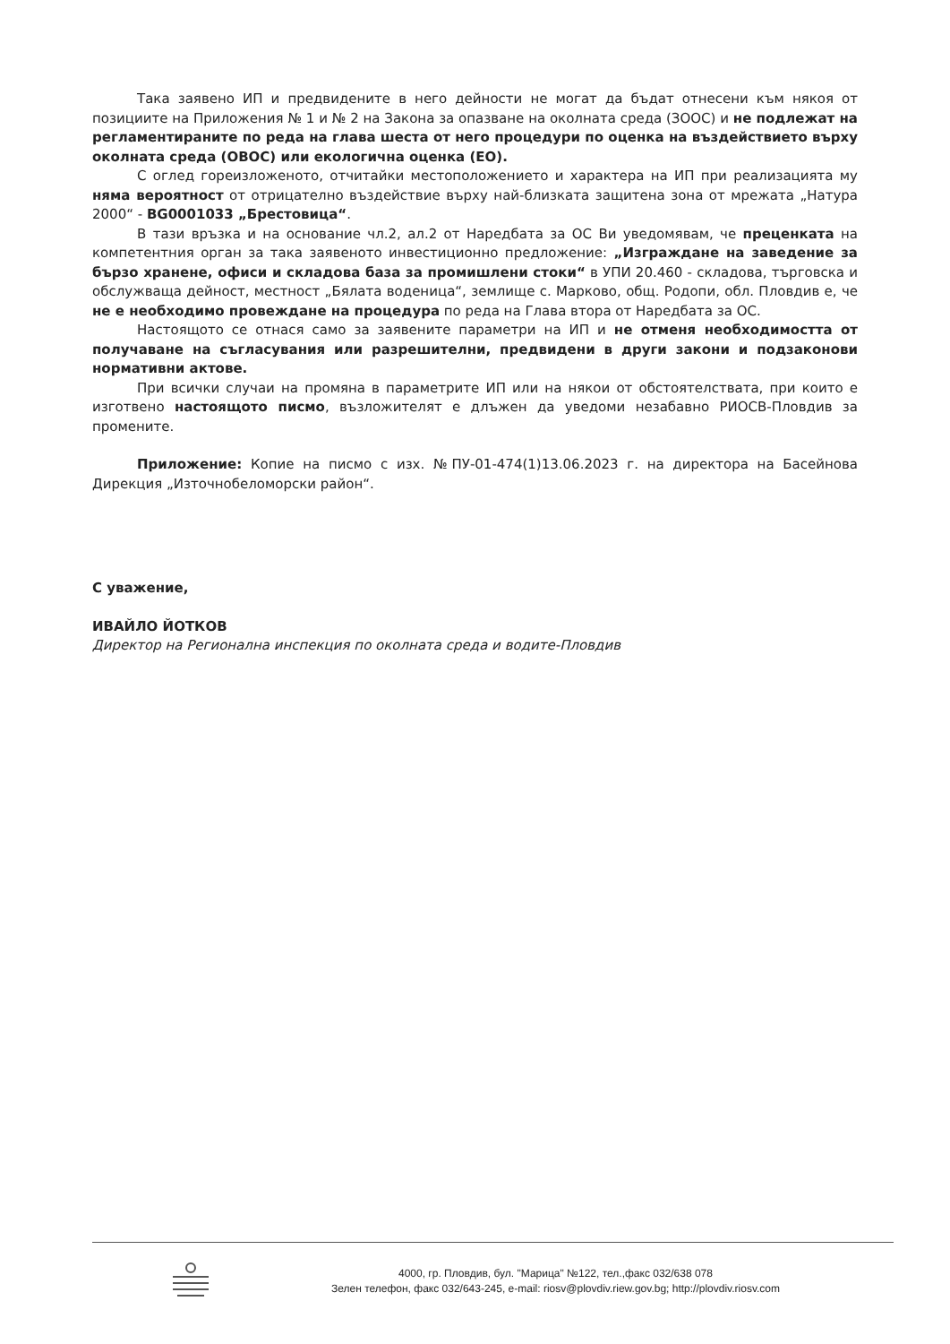Така заявено ИП и предвидените в него дейности не могат да бъдат отнесени към някоя от позициите на Приложения № 1 и № 2 на Закона за опазване на околната среда (ЗООС) и не подлежат на регламентираните по реда на глава шеста от него процедури по оценка на въздействието върху околната среда (ОВОС) или екологична оценка (ЕО).
С оглед гореизложеното, отчитайки местоположението и характера на ИП при реализацията му няма вероятност от отрицателно въздействие върху най-близката защитена зона от мрежата „Натура 2000“ - BG0001033 „Брестовица“.
В тази връзка и на основание чл.2, ал.2 от Наредбата за ОС Ви уведомявам, че преценката на компетентния орган за така заявеното инвестиционно предложение: „Изграждане на заведение за бързо хранене, офиси и складова база за промишлени стоки“ в УПИ 20.460 - складова, търговска и обслужваща дейност, местност „Бялата воденица“, землище с. Марково, общ. Родопи, обл. Пловдив е, че не е необходимо провеждане на процедура по реда на Глава втора от Наредбата за ОС.
Настоящото се отнася само за заявените параметри на ИП и не отменя необходимостта от получаване на съгласувания или разрешителни, предвидени в други закони и подзаконови нормативни актове.
При всички случаи на промяна в параметрите ИП или на някои от обстоятелствата, при които е изготвено настоящото писмо, възложителят е длъжен да уведоми незабавно РИОСВ-Пловдив за промените.
Приложение: Копие на писмо с изх. №ПУ-01-474(1)13.06.2023 г. на директора на Басейнова Дирекция „Източнобеломорски район“.
С уважение,
ИВАЙЛО ЙОТКОВ
Директор на Регионална инспекция по околната среда и водите-Пловдив
4000, гр. Пловдив, бул. "Марица" №122, тел.,факс 032/638 078
Зелен телефон, факс 032/643-245, e-mail: riosv@plovdiv.riew.gov.bg; http://plovdiv.riosv.com